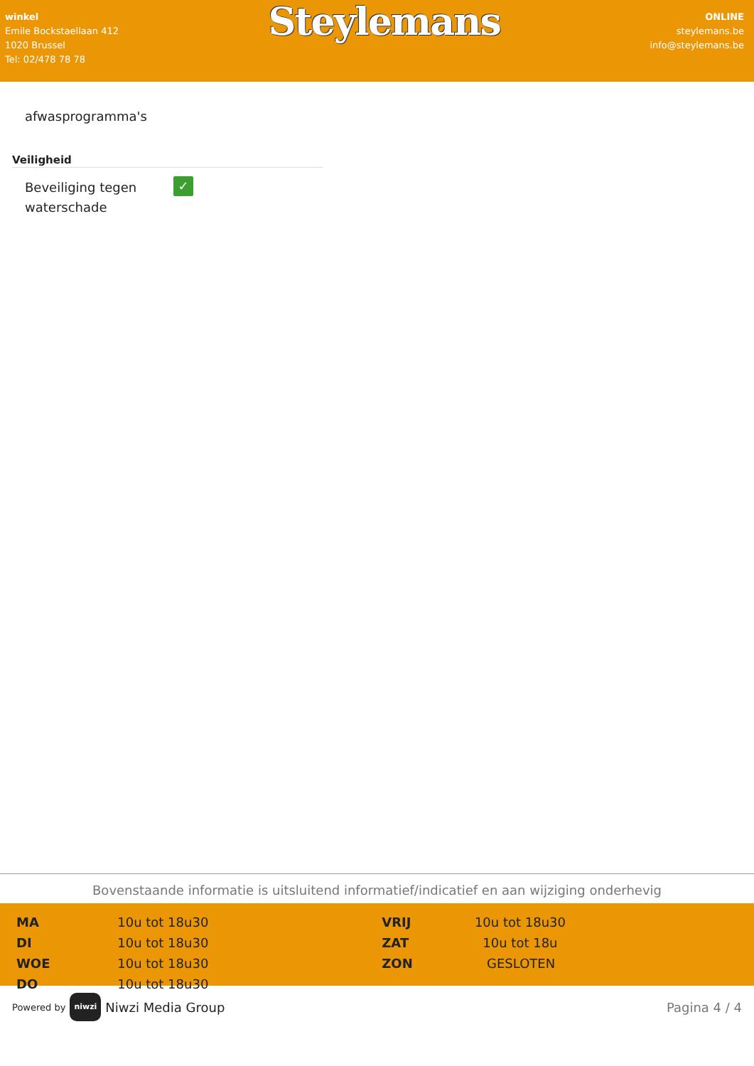winkel
Emile Bockstaellaan 412
1020 Brussel
Tel: 02/478 78 78
Steylemans
ONLINE
steylemans.be
info@steylemans.be
afwasprogramma's
Veiligheid
Beveiliging tegen waterschade
✓
Bovenstaande informatie is uitsluitend informatief/indicatief en aan wijziging onderhevig
| MA | 10u tot 18u30 | VRIJ | 10u tot 18u30 |
| DI | 10u tot 18u30 | ZAT | 10u tot 18u |
| WOE | 10u tot 18u30 | ZON | GESLOTEN |
| DO | 10u tot 18u30 | | |
Powered by niwzi Niwzi Media Group
Pagina 4 / 4